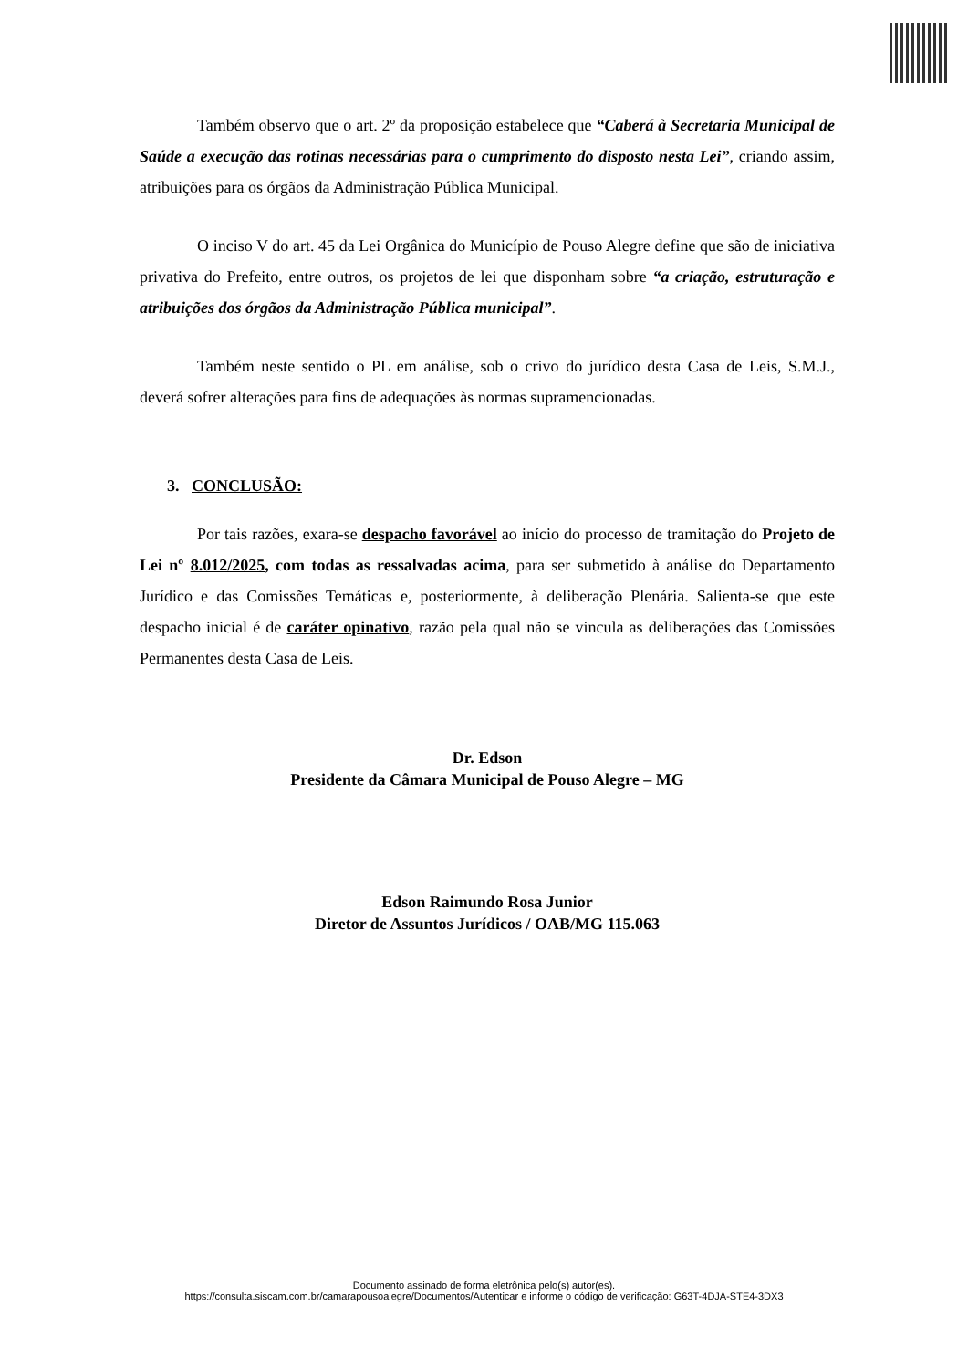Também observo que o art. 2º da proposição estabelece que “Caberá à Secretaria Municipal de Saúde a execução das rotinas necessárias para o cumprimento do disposto nesta Lei”, criando assim, atribuições para os órgãos da Administração Pública Municipal.
O inciso V do art. 45 da Lei Orgânica do Município de Pouso Alegre define que são de iniciativa privativa do Prefeito, entre outros, os projetos de lei que disponham sobre “a criação, estruturação e atribuições dos órgãos da Administração Pública municipal”.
Também neste sentido o PL em análise, sob o crivo do jurídico desta Casa de Leis, S.M.J., deverá sofrer alterações para fins de adequações às normas supramencionadas.
3. CONCLUSÃO:
Por tais razões, exara-se despacho favorável ao início do processo de tramitação do Projeto de Lei nº 8.012/2025, com todas as ressalvadas acima, para ser submetido à análise do Departamento Jurídico e das Comissões Temáticas e, posteriormente, à deliberação Plenária. Salienta-se que este despacho inicial é de caráter opinativo, razão pela qual não se vincula as deliberações das Comissões Permanentes desta Casa de Leis.
Dr. Edson
Presidente da Câmara Municipal de Pouso Alegre – MG
Edson Raimundo Rosa Junior
Diretor de Assuntos Jurídicos / OAB/MG 115.063
Documento assinado de forma eletrônica pelo(s) autor(es).
https://consulta.siscam.com.br/camarapousoalegre/Documentos/Autenticar e informe o código de verificação: G63T-4DJA-STE4-3DX3